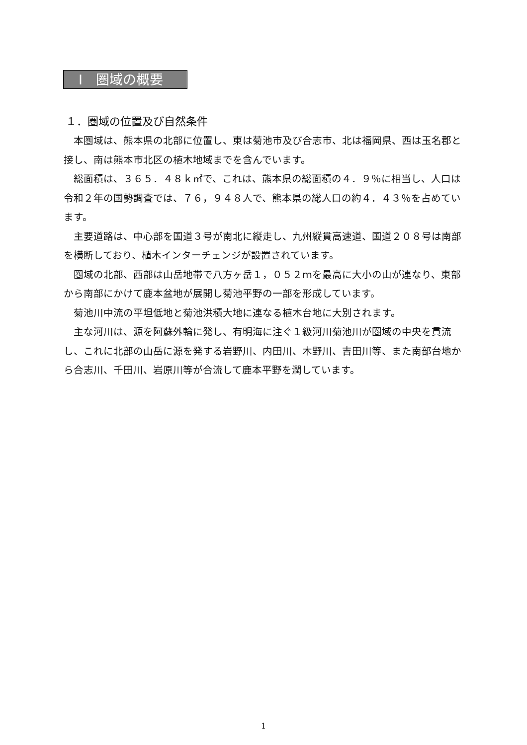Ⅰ　圏域の概要
１．圏域の位置及び自然条件
　本圏域は、熊本県の北部に位置し、東は菊池市及び合志市、北は福岡県、西は玉名郡と接し、南は熊本市北区の植木地域までを含んでいます。
　総面積は、３６５．４８ｋ㎡で、これは、熊本県の総面積の４．９％に相当し、人口は令和２年の国勢調査では、７６，９４８人で、熊本県の総人口の約４．４３％を占めています。
　主要道路は、中心部を国道３号が南北に縦走し、九州縦貫高速道、国道２０８号は南部を横断しており、植木インターチェンジが設置されています。
　圏域の北部、西部は山岳地帯で八方ヶ岳１，０５２ｍを最高に大小の山が連なり、東部から南部にかけて鹿本盆地が展開し菊池平野の一部を形成しています。
　菊池川中流の平坦低地と菊池洪積大地に連なる植木台地に大別されます。
　主な河川は、源を阿蘇外輪に発し、有明海に注ぐ１級河川菊池川が圏域の中央を貫流し、これに北部の山岳に源を発する岩野川、内田川、木野川、吉田川等、また南部台地から合志川、千田川、岩原川等が合流して鹿本平野を潤しています。
1